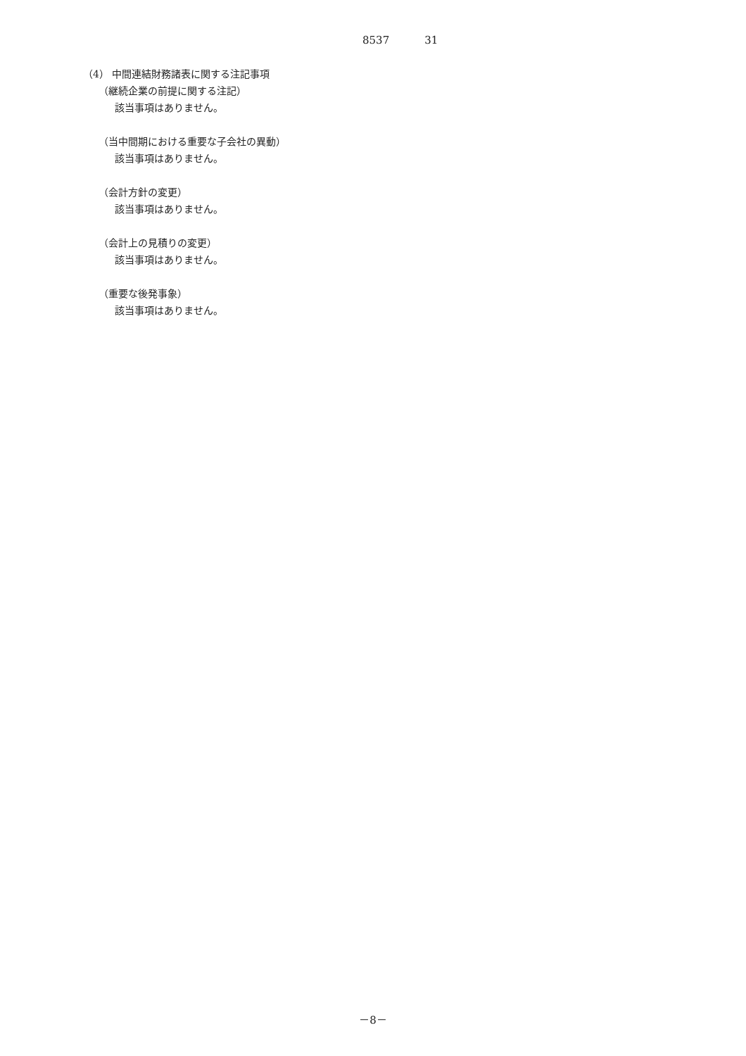8537 31
（4） 中間連結財務諸表に関する注記事項
（継続企業の前提に関する注記）
該当事項はありません。
（当中間期における重要な子会社の異動）
該当事項はありません。
（会計方針の変更）
該当事項はありません。
（会計上の見積りの変更）
該当事項はありません。
（重要な後発事象）
該当事項はありません。
－8－